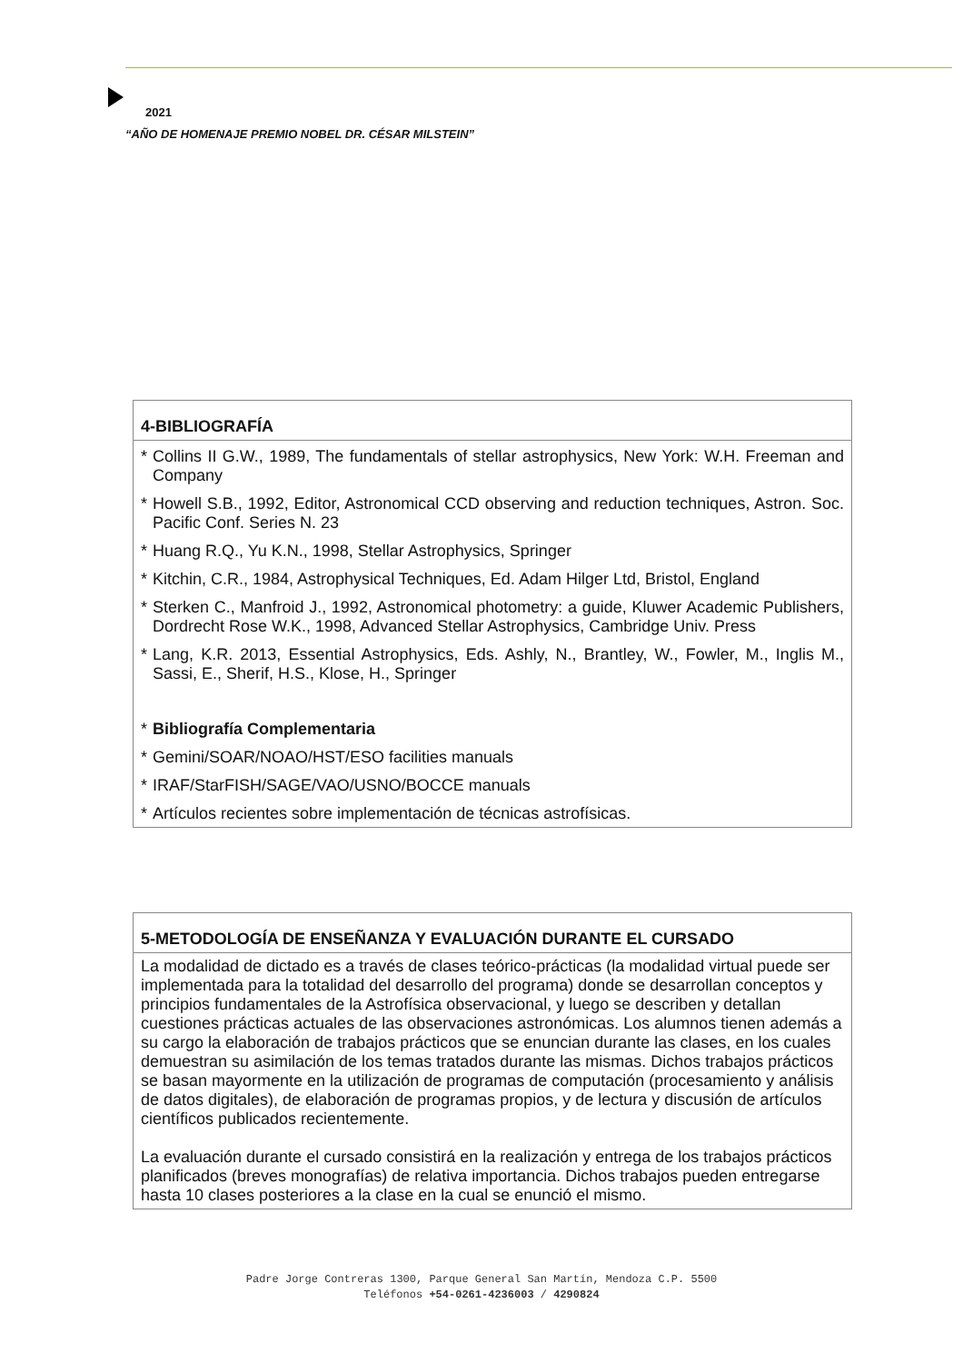2021
“AÑO DE HOMENAJE PREMIO NOBEL DR. CÉSAR MILSTEIN”
| 4-BIBLIOGRAFÍA |
| --- |
| * Collins II G.W., 1989, The fundamentals of stellar astrophysics, New York: W.H. Freeman and Company * Howell S.B., 1992, Editor, Astronomical CCD observing and reduction techniques, Astron. Soc. Pacific Conf. Series N. 23 * Huang R.Q., Yu K.N., 1998, Stellar Astrophysics, Springer * Kitchin, C.R., 1984, Astrophysical Techniques, Ed. Adam Hilger Ltd, Bristol, England * Sterken C., Manfroid J., 1992, Astronomical photometry: a guide, Kluwer Academic Publishers, Dordrecht Rose W.K., 1998, Advanced Stellar Astrophysics, Cambridge Univ. Press * Lang, K.R. 2013, Essential Astrophysics, Eds. Ashly, N., Brantley, W., Fowler, M., Inglis M., Sassi, E., Sherif, H.S., Klose, H., Springer * Bibliografía Complementaria * Gemini/SOAR/NOAO/HST/ESO facilities manuals * IRAF/StarFISH/SAGE/VAO/USNO/BOCCE manuals * Artículos recientes sobre implementación de técnicas astrofísicas. |
| 5-METODOLOGÍA DE ENSEÑANZA Y EVALUACIÓN DURANTE EL CURSADO |
| --- |
| La modalidad de dictado es a través de clases teórico-prácticas (la modalidad virtual puede ser implementada para la totalidad del desarrollo del programa) donde se desarrollan conceptos y principios fundamentales de la Astrofísica observacional, y luego se describen y detallan cuestiones prácticas actuales de las observaciones astronómicas. Los alumnos tienen además a su cargo la elaboración de trabajos prácticos que se enuncian durante las clases, en los cuales demuestran su asimilación de los temas tratados durante las mismas. Dichos trabajos prácticos se basan mayormente en la utilización de programas de computación (procesamiento y análisis de datos digitales), de elaboración de programas propios, y de lectura y discusión de artículos científicos publicados recientemente. La evaluación durante el cursado consistirá en la realización y entrega de los trabajos prácticos planificados (breves monografías) de relativa importancia. Dichos trabajos pueden entregarse hasta 10 clases posteriores a la clase en la cual se enunció el mismo. |
Padre Jorge Contreras 1300, Parque General San Martín, Mendoza C.P. 5500
Teléfonos +54-0261-4236003 / 4290824